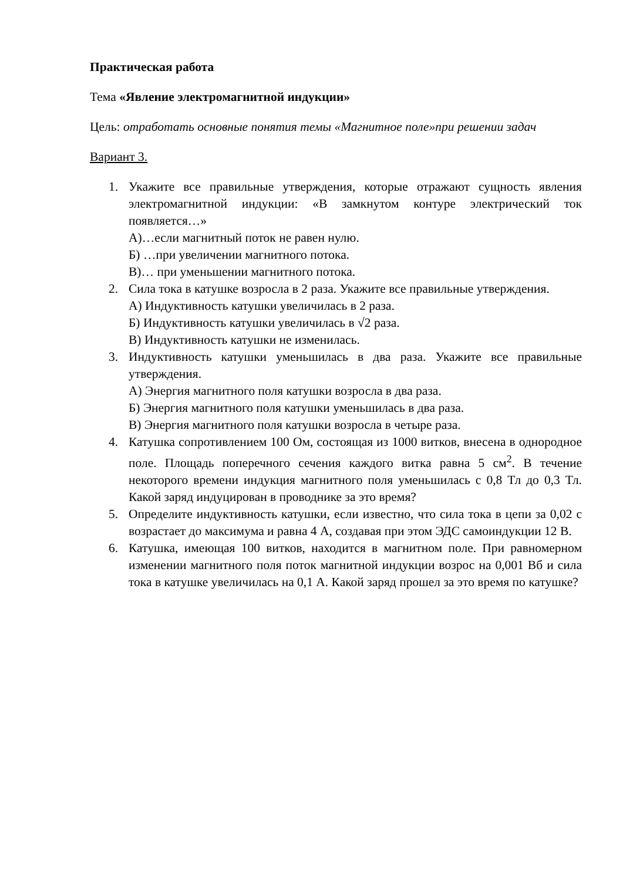Практическая работа
Тема «Явление электромагнитной индукции»
Цель: отработать основные понятия темы «Магнитное поле»при решении задач
Вариант 3.
1. Укажите все правильные утверждения, которые отражают сущность явления электромагнитной индукции: «В замкнутом контуре электрический ток появляется…»
А)…если магнитный поток не равен нулю.
Б) …при увеличении магнитного потока.
В)… при уменьшении магнитного потока.
2. Сила тока в катушке возросла в 2 раза. Укажите все правильные утверждения.
А) Индуктивность катушки увеличилась в 2 раза.
Б) Индуктивность катушки увеличилась в √2 раза.
В) Индуктивность катушки не изменилась.
3. Индуктивность катушки уменьшилась в два раза. Укажите все правильные утверждения.
А) Энергия магнитного поля катушки возросла в два раза.
Б) Энергия магнитного поля катушки уменьшилась в два раза.
В) Энергия магнитного поля катушки возросла в четыре раза.
4. Катушка сопротивлением 100 Ом, состоящая из 1000 витков, внесена в однородное поле. Площадь поперечного сечения каждого витка равна 5 см<sup>2</sup>. В течение некоторого времени индукция магнитного поля уменьшилась с 0,8 Тл до 0,3 Тл. Какой заряд индуцирован в проводнике за это время?
5. Определите индуктивность катушки, если известно, что сила тока в цепи за 0,02 с возрастает до максимума и равна 4 А, создавая при этом ЭДС самоиндукции 12 В.
6. Катушка, имеющая 100 витков, находится в магнитном поле. При равномерном изменении магнитного поля поток магнитной индукции возрос на 0,001 Вб и сила тока в катушке увеличилась на 0,1 А. Какой заряд прошел за это время по катушке?